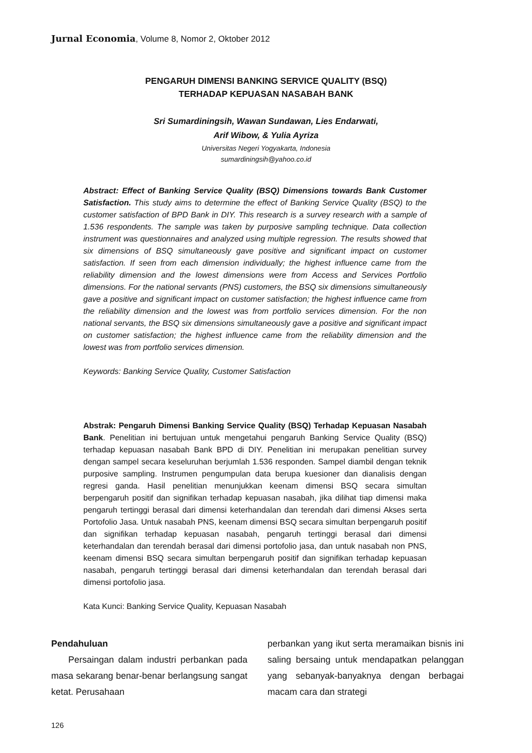Jurnal Economia, Volume 8, Nomor 2, Oktober 2012
PENGARUH DIMENSI BANKING SERVICE QUALITY (BSQ)
TERHADAP KEPUASAN NASABAH BANK
Sri Sumardiningsih, Wawan Sundawan, Lies Endarwati,
Arif Wibow, & Yulia Ayriza
Universitas Negeri Yogyakarta, Indonesia
sumardiningsih@yahoo.co.id
Abstract: Effect of Banking Service Quality (BSQ) Dimensions towards Bank Customer Satisfaction. This study aims to determine the effect of Banking Service Quality (BSQ) to the customer satisfaction of BPD Bank in DIY. This research is a survey research with a sample of 1.536 respondents. The sample was taken by purposive sampling technique. Data collection instrument was questionnaires and analyzed using multiple regression. The results showed that six dimensions of BSQ simultaneously gave positive and significant impact on customer satisfaction. If seen from each dimension individually; the highest influence came from the reliability dimension and the lowest dimensions were from Access and Services Portfolio dimensions. For the national servants (PNS) customers, the BSQ six dimensions simultaneously gave a positive and significant impact on customer satisfaction; the highest influence came from the reliability dimension and the lowest was from portfolio services dimension. For the non national servants, the BSQ six dimensions simultaneously gave a positive and significant impact on customer satisfaction; the highest influence came from the reliability dimension and the lowest was from portfolio services dimension.
Keywords: Banking Service Quality, Customer Satisfaction
Abstrak: Pengaruh Dimensi Banking Service Quality (BSQ) Terhadap Kepuasan Nasabah Bank. Penelitian ini bertujuan untuk mengetahui pengaruh Banking Service Quality (BSQ) terhadap kepuasan nasabah Bank BPD di DIY. Penelitian ini merupakan penelitian survey dengan sampel secara keseluruhan berjumlah 1.536 responden. Sampel diambil dengan teknik purposive sampling. Instrumen pengumpulan data berupa kuesioner dan dianalisis dengan regresi ganda. Hasil penelitian menunjukkan keenam dimensi BSQ secara simultan berpengaruh positif dan signifikan terhadap kepuasan nasabah, jika dilihat tiap dimensi maka pengaruh tertinggi berasal dari dimensi keterhandalan dan terendah dari dimensi Akses serta Portofolio Jasa. Untuk nasabah PNS, keenam dimensi BSQ secara simultan berpengaruh positif dan signifikan terhadap kepuasan nasabah, pengaruh tertinggi berasal dari dimensi keterhandalan dan terendah berasal dari dimensi portofolio jasa, dan untuk nasabah non PNS, keenam dimensi BSQ secara simultan berpengaruh positif dan signifikan terhadap kepuasan nasabah, pengaruh tertinggi berasal dari dimensi keterhandalan dan terendah berasal dari dimensi portofolio jasa.
Kata Kunci: Banking Service Quality, Kepuasan Nasabah
Pendahuluan
Persaingan dalam industri perbankan pada masa sekarang benar-benar berlangsung sangat ketat. Perusahaan
perbankan yang ikut serta meramaikan bisnis ini saling bersaing untuk mendapatkan pelanggan yang sebanyak-banyaknya dengan berbagai macam cara dan strategi
126